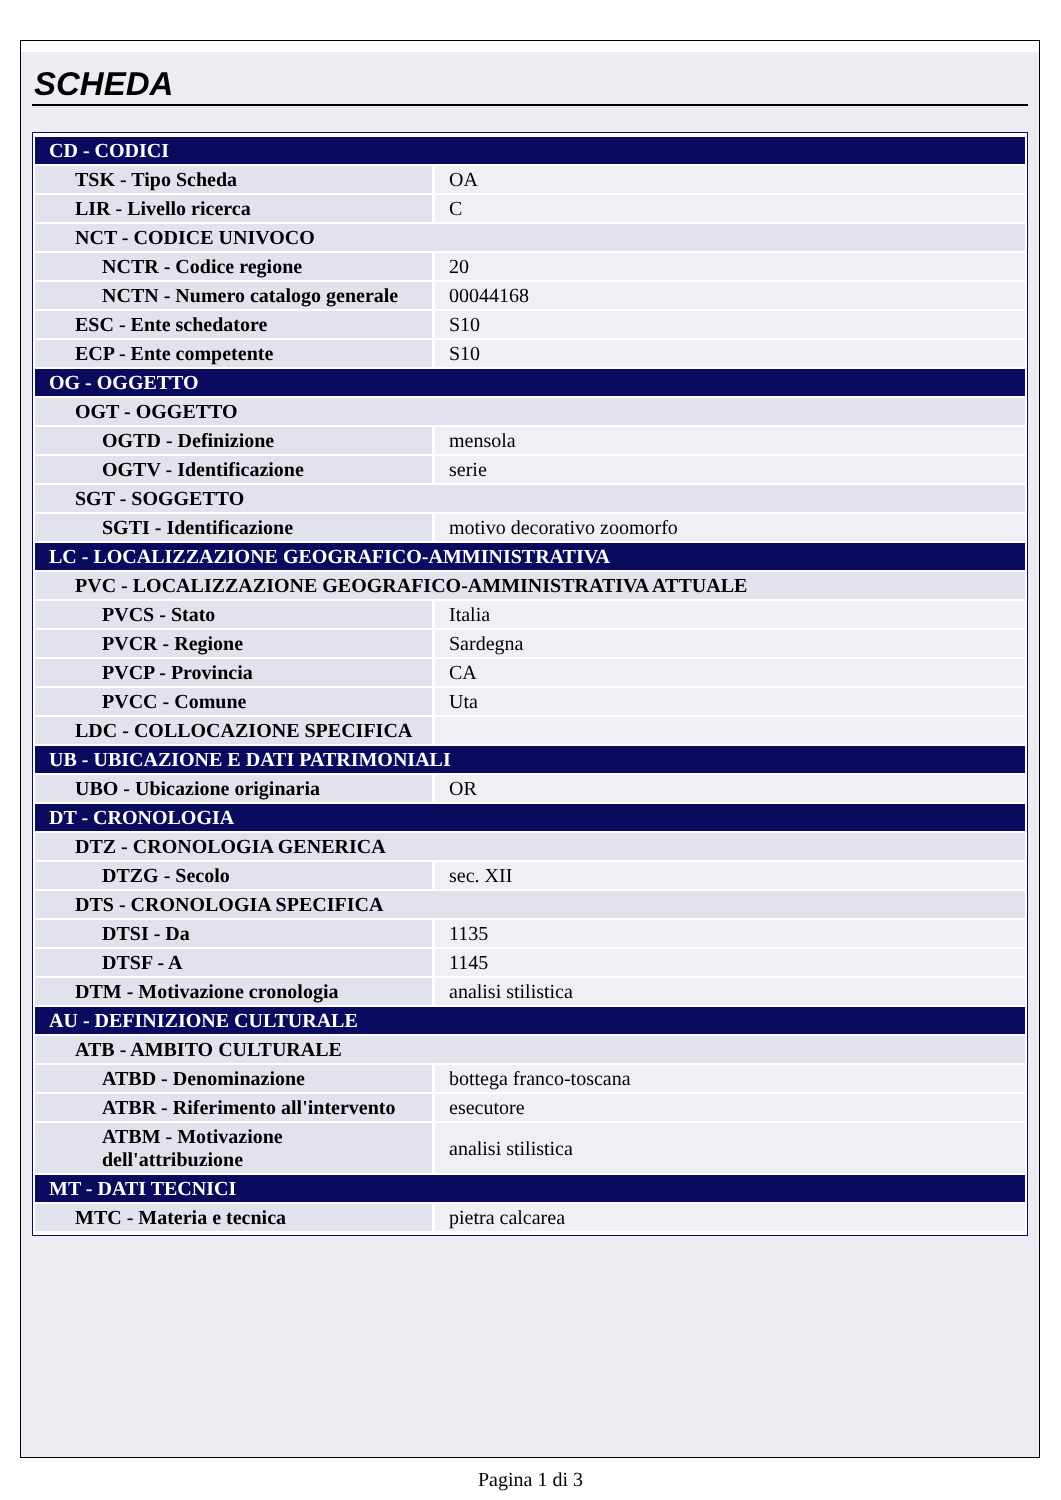SCHEDA
| CD - CODICI | |
| TSK - Tipo Scheda | OA |
| LIR - Livello ricerca | C |
| NCT - CODICE UNIVOCO | |
| NCTR - Codice regione | 20 |
| NCTN - Numero catalogo generale | 00044168 |
| ESC - Ente schedatore | S10 |
| ECP - Ente competente | S10 |
| OG - OGGETTO | |
| OGT - OGGETTO | |
| OGTD - Definizione | mensola |
| OGTV - Identificazione | serie |
| SGT - SOGGETTO | |
| SGTI - Identificazione | motivo decorativo zoomorfo |
| LC - LOCALIZZAZIONE GEOGRAFICO-AMMINISTRATIVA | |
| PVC - LOCALIZZAZIONE GEOGRAFICO-AMMINISTRATIVA ATTUALE | |
| PVCS - Stato | Italia |
| PVCR - Regione | Sardegna |
| PVCP - Provincia | CA |
| PVCC - Comune | Uta |
| LDC - COLLOCAZIONE SPECIFICA | |
| UB - UBICAZIONE E DATI PATRIMONIALI | |
| UBO - Ubicazione originaria | OR |
| DT - CRONOLOGIA | |
| DTZ - CRONOLOGIA GENERICA | |
| DTZG - Secolo | sec. XII |
| DTS - CRONOLOGIA SPECIFICA | |
| DTSI - Da | 1135 |
| DTSF - A | 1145 |
| DTM - Motivazione cronologia | analisi stilistica |
| AU - DEFINIZIONE CULTURALE | |
| ATB - AMBITO CULTURALE | |
| ATBD - Denominazione | bottega franco-toscana |
| ATBR - Riferimento all'intervento | esecutore |
| ATBM - Motivazione dell'attribuzione | analisi stilistica |
| MT - DATI TECNICI | |
| MTC - Materia e tecnica | pietra calcarea |
Pagina 1 di 3